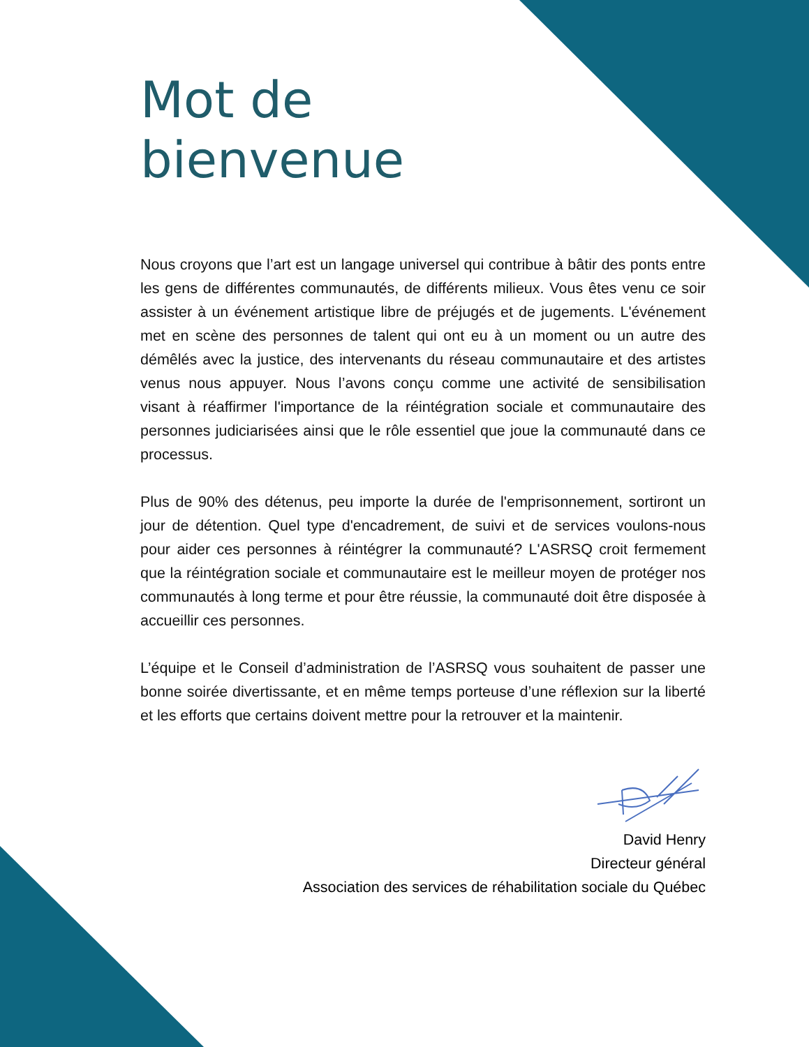Mot de
bienvenue
Nous croyons que l’art est un langage universel qui contribue à bâtir des ponts entre les gens de différentes communautés, de différents milieux. Vous êtes venu ce soir assister à un événement artistique libre de préjugés et de jugements. L'événement met en scène des personnes de talent qui ont eu à un moment ou un autre des démêlés avec la justice, des intervenants du réseau communautaire et des artistes venus nous appuyer. Nous l’avons conçu comme une activité de sensibilisation visant à réaffirmer l'importance de la réintégration sociale et communautaire des personnes judiciarisées ainsi que le rôle essentiel que joue la communauté dans ce processus.
Plus de 90% des détenus, peu importe la durée de l'emprisonnement, sortiront un jour de détention. Quel type d'encadrement, de suivi et de services voulons-nous pour aider ces personnes à réintégrer la communauté? L'ASRSQ croit fermement que la réintégration sociale et communautaire est le meilleur moyen de protéger nos communautés à long terme et pour être réussie, la communauté doit être disposée à accueillir ces personnes.
L’équipe et le Conseil d’administration de l’ASRSQ vous souhaitent de passer une bonne soirée divertissante, et en même temps porteuse d’une réflexion sur la liberté et les efforts que certains doivent mettre pour la retrouver et la maintenir.
David Henry
Directeur général
Association des services de réhabilitation sociale du Québec